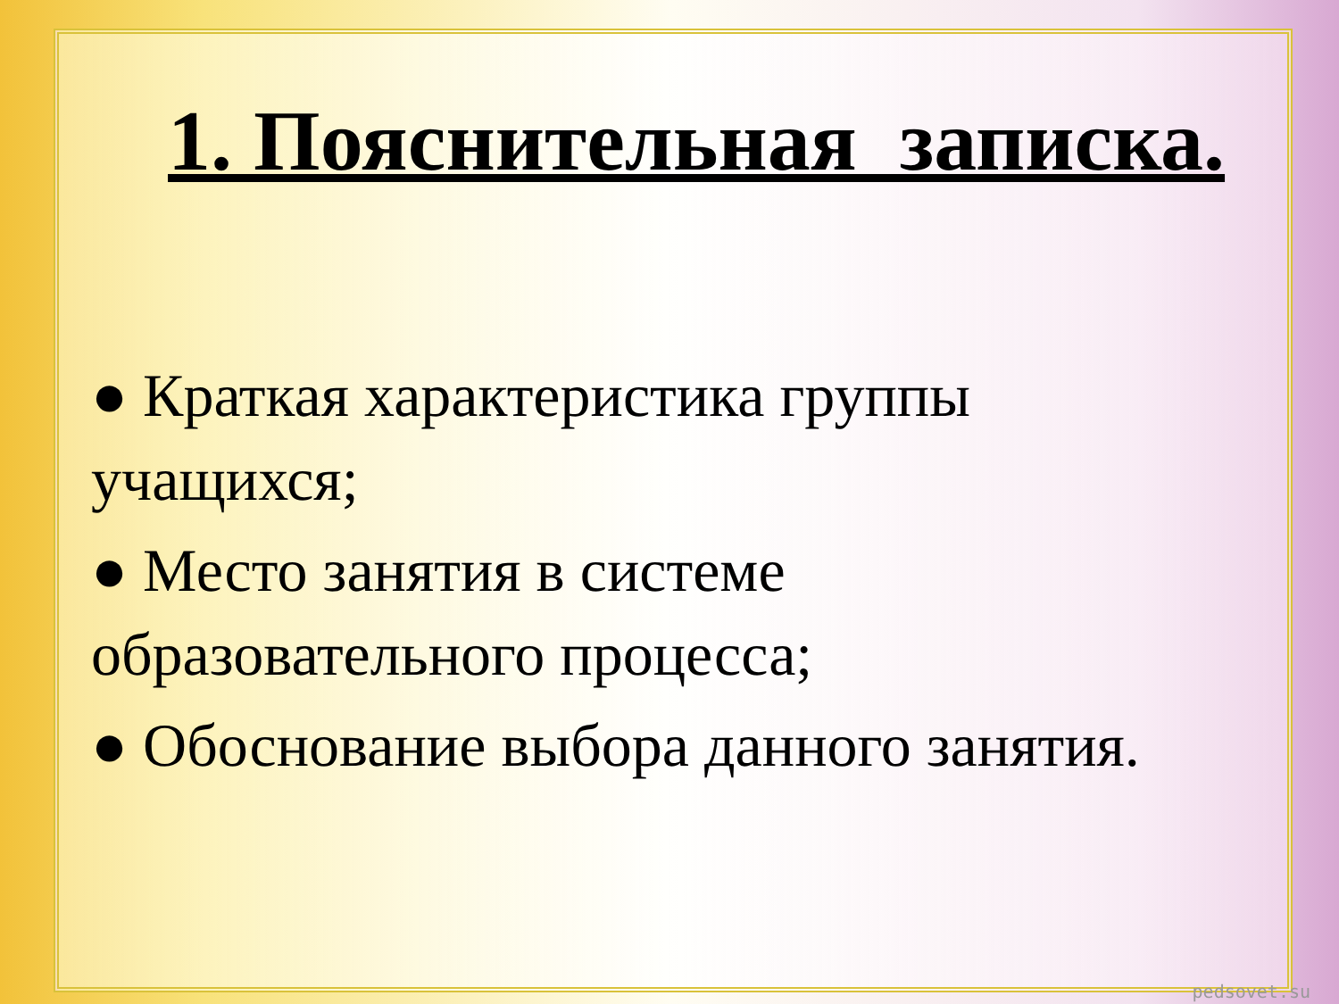1. Пояснительная_записка.
● Краткая характеристика группы учащихся;
● Место занятия в системе образовательного процесса;
● Обоснование выбора данного занятия.
pedsovet.su